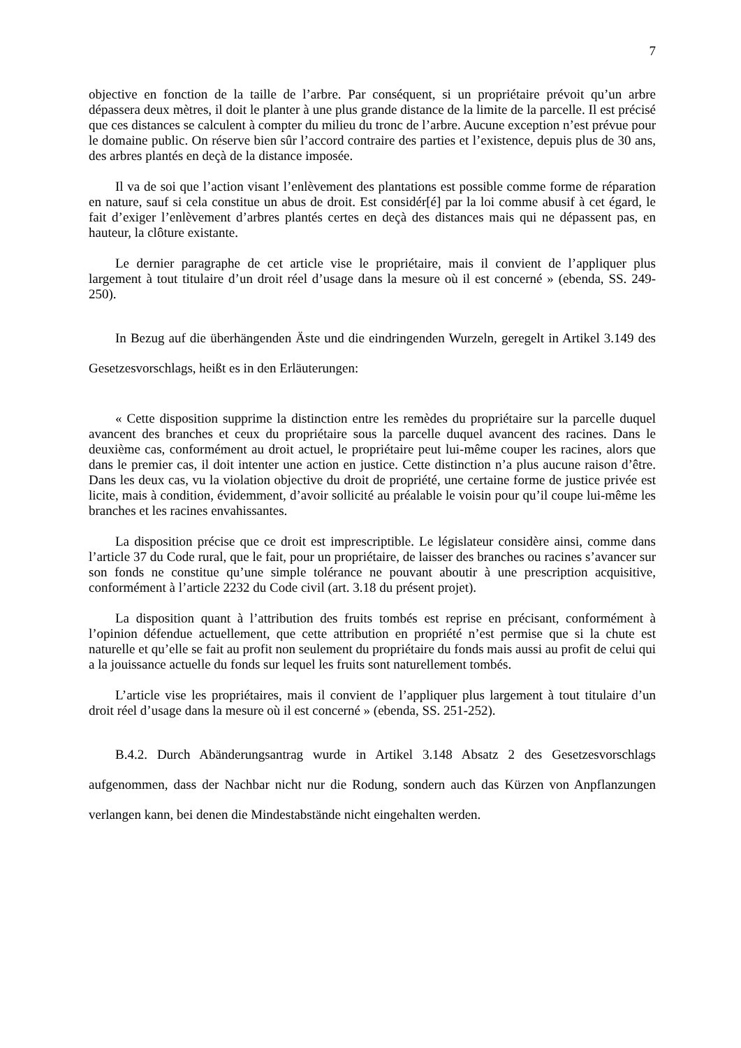7
objective en fonction de la taille de l’arbre. Par conséquent, si un propriétaire prévoit qu’un arbre dépassera deux mètres, il doit le planter à une plus grande distance de la limite de la parcelle. Il est précisé que ces distances se calculent à compter du milieu du tronc de l’arbre. Aucune exception n’est prévue pour le domaine public. On réserve bien sûr l’accord contraire des parties et l’existence, depuis plus de 30 ans, des arbres plantés en deçà de la distance imposée.
Il va de soi que l’action visant l’enlèvement des plantations est possible comme forme de réparation en nature, sauf si cela constitue un abus de droit. Est considér[é] par la loi comme abusif à cet égard, le fait d’exiger l’enlèvement d’arbres plantés certes en deçà des distances mais qui ne dépassent pas, en hauteur, la clôture existante.
Le dernier paragraphe de cet article vise le propriétaire, mais il convient de l’appliquer plus largement à tout titulaire d’un droit réel d’usage dans la mesure où il est concerné » (ebenda, SS. 249-250).
In Bezug auf die überhängenden Äste und die eindringenden Wurzeln, geregelt in Artikel 3.149 des Gesetzesvorschlags, heißt es in den Erläuterungen:
« Cette disposition supprime la distinction entre les remèdes du propriétaire sur la parcelle duquel avancent des branches et ceux du propriétaire sous la parcelle duquel avancent des racines. Dans le deuxième cas, conformément au droit actuel, le propriétaire peut lui-même couper les racines, alors que dans le premier cas, il doit intenter une action en justice. Cette distinction n’a plus aucune raison d’être. Dans les deux cas, vu la violation objective du droit de propriété, une certaine forme de justice privée est licite, mais à condition, évidemment, d’avoir sollicité au préalable le voisin pour qu’il coupe lui-même les branches et les racines envahissantes.
La disposition précise que ce droit est imprescriptible. Le législateur considère ainsi, comme dans l’article 37 du Code rural, que le fait, pour un propriétaire, de laisser des branches ou racines s’avancer sur son fonds ne constitue qu’une simple tolérance ne pouvant aboutir à une prescription acquisitive, conformément à l’article 2232 du Code civil (art. 3.18 du présent projet).
La disposition quant à l’attribution des fruits tombés est reprise en précisant, conformément à l’opinion défendue actuellement, que cette attribution en propriété n’est permise que si la chute est naturelle et qu’elle se fait au profit non seulement du propriétaire du fonds mais aussi au profit de celui qui a la jouissance actuelle du fonds sur lequel les fruits sont naturellement tombés.
L’article vise les propriétaires, mais il convient de l’appliquer plus largement à tout titulaire d’un droit réel d’usage dans la mesure où il est concerné » (ebenda, SS. 251-252).
B.4.2. Durch Abänderungsantrag wurde in Artikel 3.148 Absatz 2 des Gesetzesvorschlags aufgenommen, dass der Nachbar nicht nur die Rodung, sondern auch das Kürzen von Anpflanzungen verlangen kann, bei denen die Mindestabstände nicht eingehalten werden.